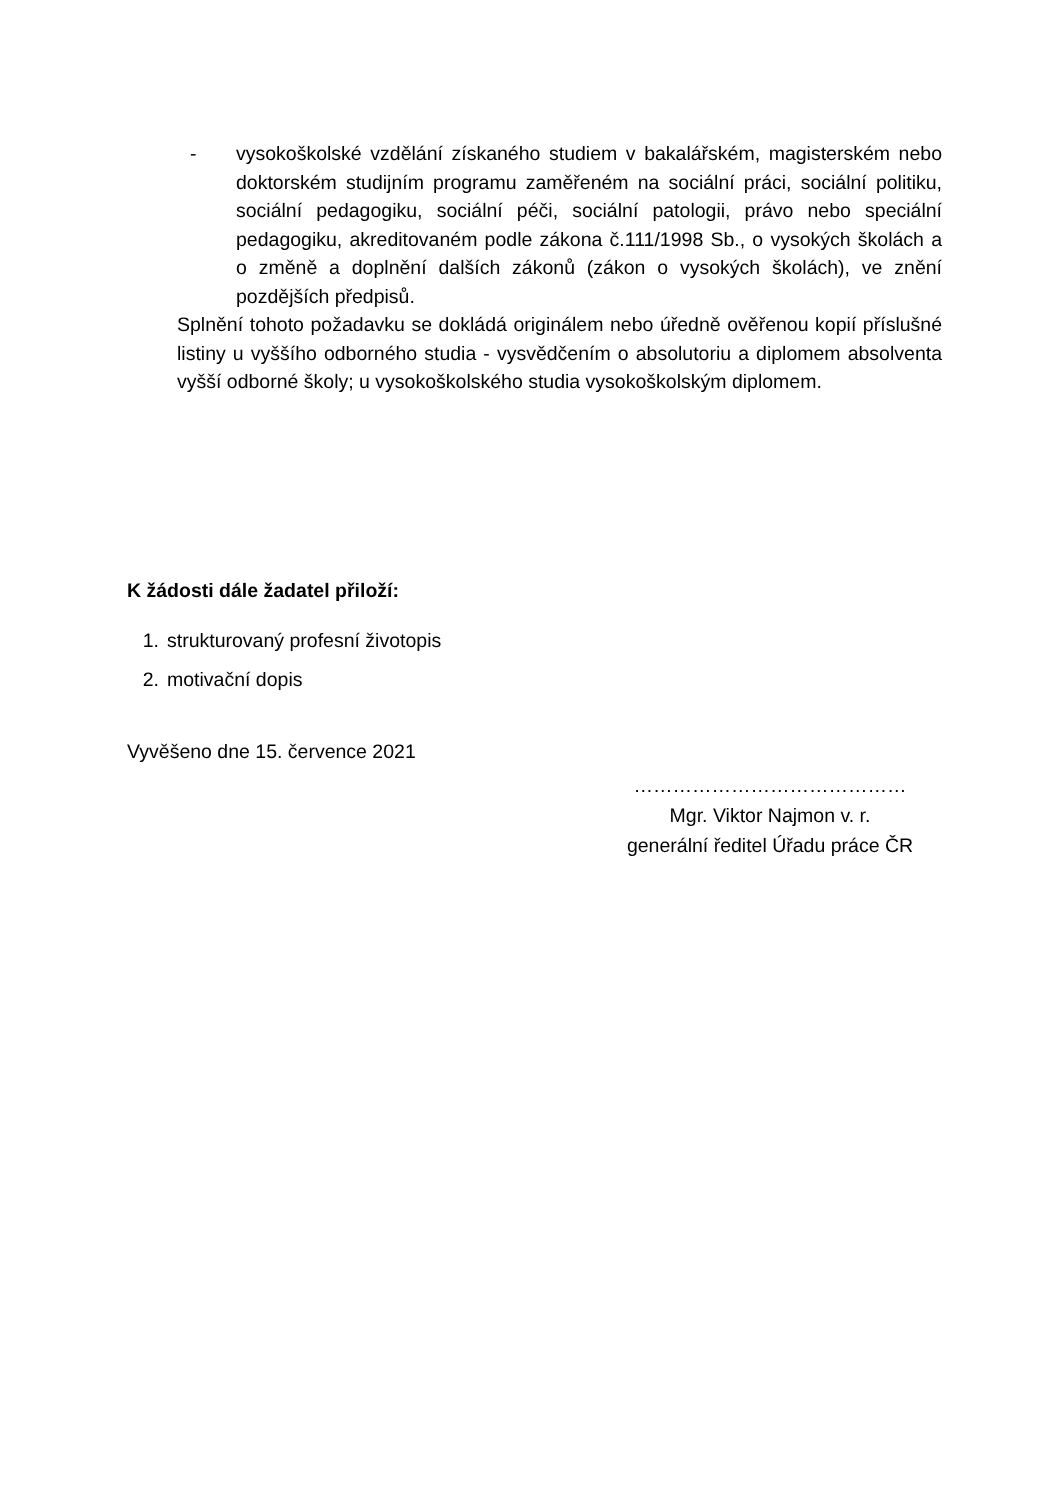- vysokoškolské vzdělání získaného studiem v bakalářském, magisterském nebo doktorském studijním programu zaměřeném na sociální práci, sociální politiku, sociální pedagogiku, sociální péči, sociální patologii, právo nebo speciální pedagogiku, akreditovaném podle zákona č.111/1998 Sb., o vysokých školách a o změně a doplnění dalších zákonů (zákon o vysokých školách), ve znění pozdějších předpisů.
Splnění tohoto požadavku se dokládá originálem nebo úředně ověřenou kopií příslušné listiny u vyššího odborného studia - vysvědčením o absolutoriu a diplomem absolventa vyšší odborné školy; u vysokoškolského studia vysokoškolským diplomem.
K žádosti dále žadatel přiloží:
1. strukturovaný profesní životopis
2. motivační dopis
Vyvěšeno dne 15. července 2021
……………………………………
Mgr. Viktor Najmon v. r.
generální ředitel Úřadu práce ČR